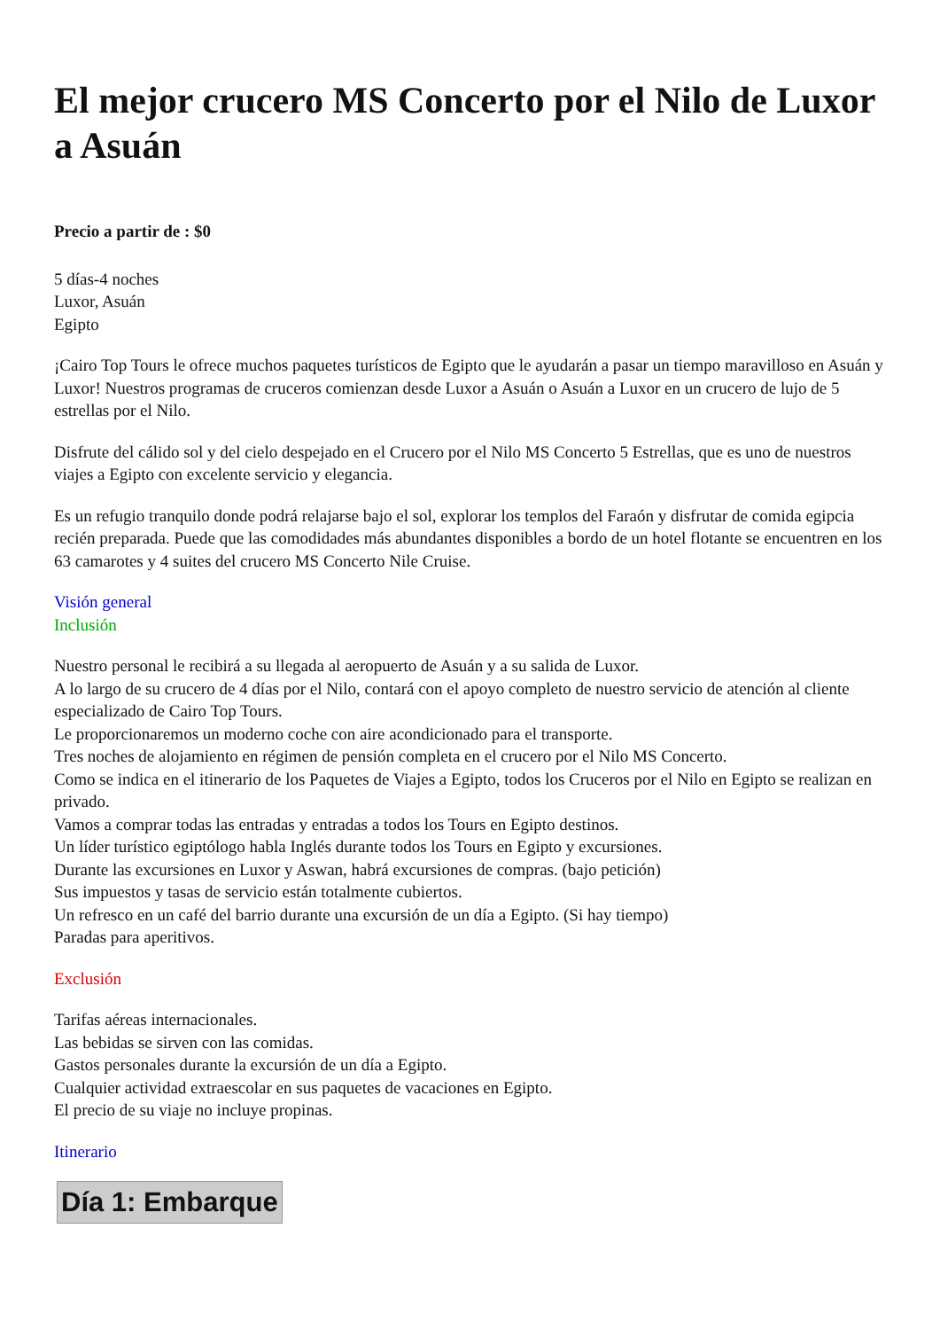El mejor crucero MS Concerto por el Nilo de Luxor a Asuán
Precio a partir de : $0
5 días-4 noches
Luxor, Asuán
Egipto
¡Cairo Top Tours le ofrece muchos paquetes turísticos de Egipto que le ayudarán a pasar un tiempo maravilloso en Asuán y Luxor! Nuestros programas de cruceros comienzan desde Luxor a Asuán o Asuán a Luxor en un crucero de lujo de 5 estrellas por el Nilo.
Disfrute del cálido sol y del cielo despejado en el Crucero por el Nilo MS Concerto 5 Estrellas, que es uno de nuestros viajes a Egipto con excelente servicio y elegancia.
Es un refugio tranquilo donde podrá relajarse bajo el sol, explorar los templos del Faraón y disfrutar de comida egipcia recién preparada. Puede que las comodidades más abundantes disponibles a bordo de un hotel flotante se encuentren en los 63 camarotes y 4 suites del crucero MS Concerto Nile Cruise.
Visión general
Inclusión
Nuestro personal le recibirá a su llegada al aeropuerto de Asuán y a su salida de Luxor.
A lo largo de su crucero de 4 días por el Nilo, contará con el apoyo completo de nuestro servicio de atención al cliente especializado de Cairo Top Tours.
Le proporcionaremos un moderno coche con aire acondicionado para el transporte.
Tres noches de alojamiento en régimen de pensión completa en el crucero por el Nilo MS Concerto.
Como se indica en el itinerario de los Paquetes de Viajes a Egipto, todos los Cruceros por el Nilo en Egipto se realizan en privado.
Vamos a comprar todas las entradas y entradas a todos los Tours en Egipto destinos.
Un líder turístico egiptólogo habla Inglés durante todos los Tours en Egipto y excursiones.
Durante las excursiones en Luxor y Aswan, habrá excursiones de compras. (bajo petición)
Sus impuestos y tasas de servicio están totalmente cubiertos.
Un refresco en un café del barrio durante una excursión de un día a Egipto. (Si hay tiempo)
Paradas para aperitivos.
Exclusión
Tarifas aéreas internacionales.
Las bebidas se sirven con las comidas.
Gastos personales durante la excursión de un día a Egipto.
Cualquier actividad extraescolar en sus paquetes de vacaciones en Egipto.
El precio de su viaje no incluye propinas.
Itinerario
Día 1: Embarque